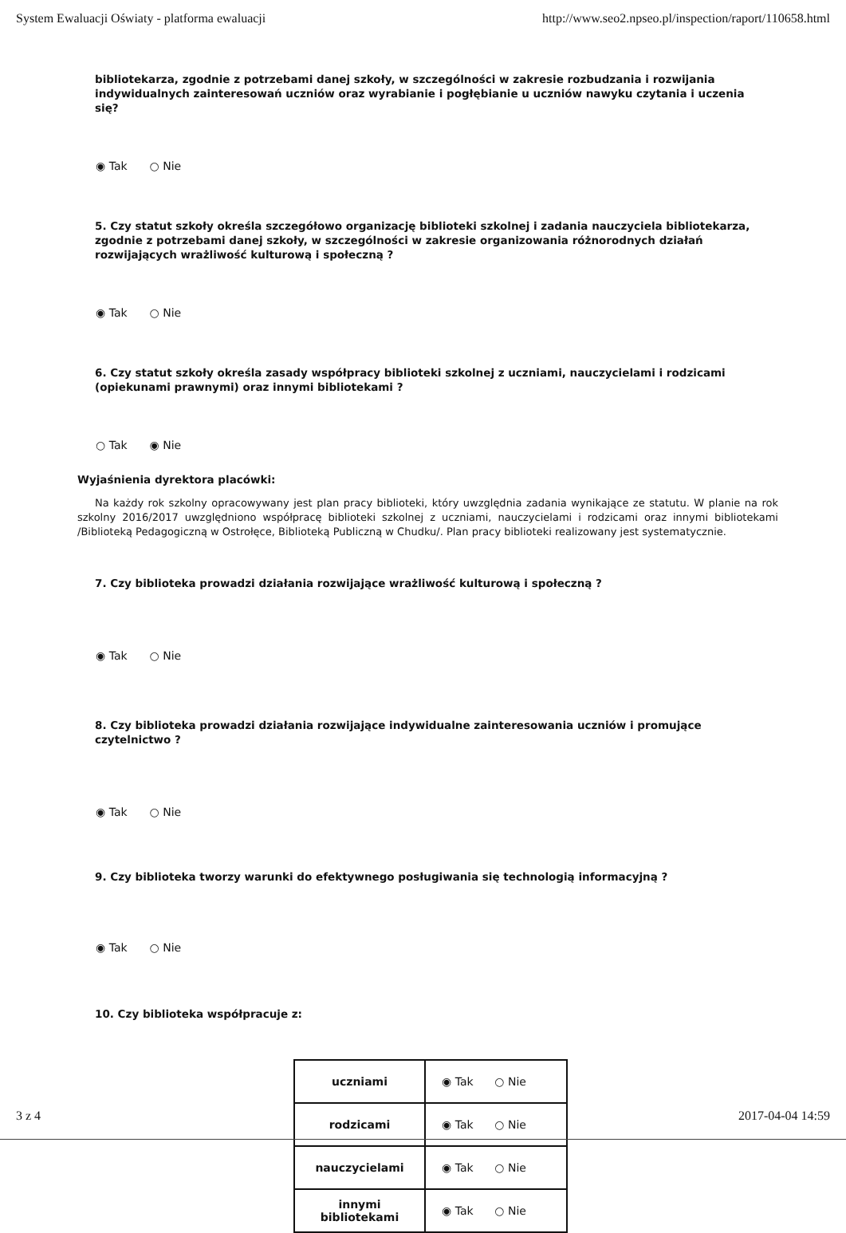System Ewaluacji Oświaty - platforma ewaluacji http://www.seo2.npseo.pl/inspection/raport/110658.html
bibliotekarza, zgodnie z potrzebami danej szkoły, w szczególności w zakresie rozbudzania i rozwijania indywidualnych zainteresowań uczniów oraz wyrabianie i pogłębianie u uczniów nawyku czytania i uczenia się?
◉ Tak ○ Nie
5. Czy statut szkoły określa szczegółowo organizację biblioteki szkolnej i zadania nauczyciela bibliotekarza, zgodnie z potrzebami danej szkoły, w szczególności w zakresie organizowania różnorodnych działań rozwijających wrażliwość kulturową i społeczną ?
◉ Tak ○ Nie
6. Czy statut szkoły określa zasady współpracy biblioteki szkolnej z uczniami, nauczycielami i rodzicami (opiekunami prawnymi) oraz innymi bibliotekami ?
○ Tak ◉ Nie
Wyjaśnienia dyrektora placówki:
Na każdy rok szkolny opracowywany jest plan pracy biblioteki, który uwzględnia zadania wynikające ze statutu. W planie na rok szkolny 2016/2017 uwzględniono współpracę biblioteki szkolnej z uczniami, nauczycielami i rodzicami oraz innymi bibliotekami /Biblioteką Pedagogiczną w Ostrołęce, Biblioteką Publiczną w Chudku/. Plan pracy biblioteki realizowany jest systematycznie.
7. Czy biblioteka prowadzi działania rozwijające wrażliwość kulturową i społeczną ?
◉ Tak ○ Nie
8. Czy biblioteka prowadzi działania rozwijające indywidualne zainteresowania uczniów i promujące czytelnictwo ?
◉ Tak ○ Nie
9. Czy biblioteka tworzy warunki do efektywnego posługiwania się technologią informacyjną ?
◉ Tak ○ Nie
10. Czy biblioteka współpracuje z:
| uczniami | ◉ Tak ○ Nie |
| rodzicami | ◉ Tak ○ Nie |
| nauczycielami | ◉ Tak ○ Nie |
| innymi bibliotekami | ◉ Tak ○ Nie |
3 z 4 2017-04-04 14:59